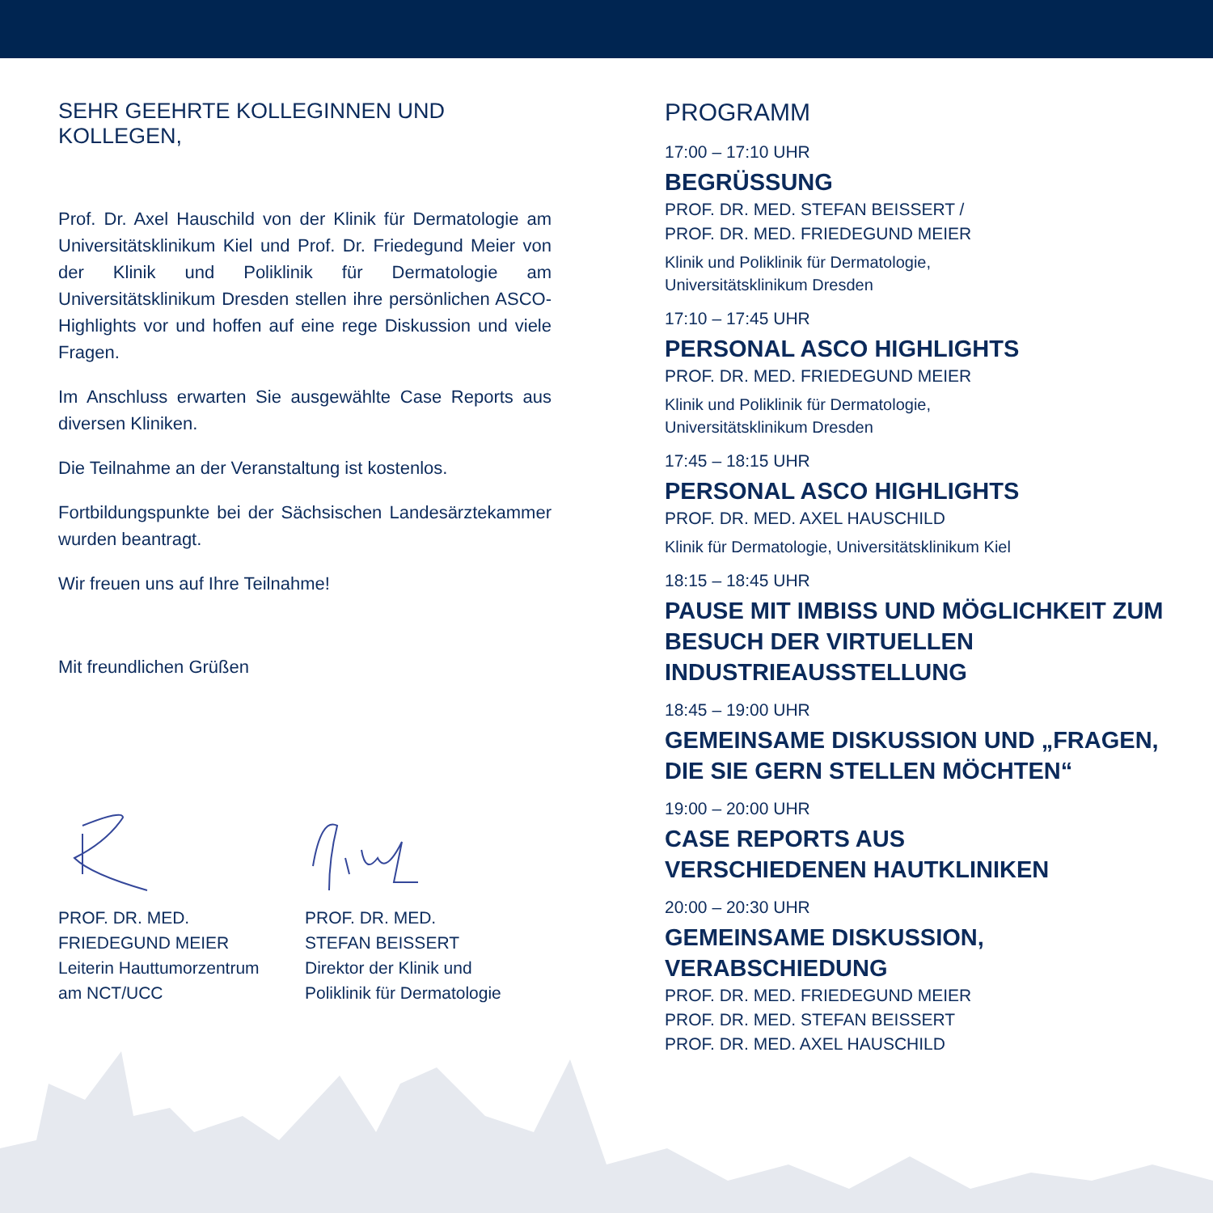SEHR GEEHRTE KOLLEGINNEN UND KOLLEGEN,
Prof. Dr. Axel Hauschild von der Klinik für Dermatologie am Universitätsklinikum Kiel und Prof. Dr. Friedegund Meier von der Klinik und Poliklinik für Dermatologie am Universitätsklinikum Dresden stellen ihre persönlichen ASCO-Highlights vor und hoffen auf eine rege Diskussion und viele Fragen.
Im Anschluss erwarten Sie ausgewählte Case Reports aus diversen Kliniken.
Die Teilnahme an der Veranstaltung ist kostenlos.
Fortbildungspunkte bei der Sächsischen Landesärztekammer wurden beantragt.
Wir freuen uns auf Ihre Teilnahme!
Mit freundlichen Grüßen
PROF. DR. MED.
FRIEDEGUND MEIER
Leiterin Hauttumorzentrum
am NCT/UCC
PROF. DR. MED.
STEFAN BEISSERT
Direktor der Klinik und
Poliklinik für Dermatologie
PROGRAMM
17:00 – 17:10 UHR
BEGRÜSSUNG
PROF. DR. MED. STEFAN BEISSERT /
PROF. DR. MED. FRIEDEGUND MEIER
Klinik und Poliklinik für Dermatologie,
Universitätsklinikum Dresden
17:10 – 17:45 UHR
PERSONAL ASCO HIGHLIGHTS
PROF. DR. MED. FRIEDEGUND MEIER
Klinik und Poliklinik für Dermatologie,
Universitätsklinikum Dresden
17:45 – 18:15 UHR
PERSONAL ASCO HIGHLIGHTS
PROF. DR. MED. AXEL HAUSCHILD
Klinik für Dermatologie, Universitätsklinikum Kiel
18:15 – 18:45 UHR
PAUSE MIT IMBISS UND MÖGLICHKEIT ZUM BESUCH DER VIRTUELLEN INDUSTRIEAUSSTELLUNG
18:45 – 19:00 UHR
GEMEINSAME DISKUSSION UND „FRAGEN, DIE SIE GERN STELLEN MÖCHTEN“
19:00 – 20:00 UHR
CASE REPORTS AUS
VERSCHIEDENEN HAUTKLINIKEN
20:00 – 20:30 UHR
GEMEINSAME DISKUSSION,
VERABSCHIEDUNG
PROF. DR. MED. FRIEDEGUND MEIER
PROF. DR. MED. STEFAN BEISSERT
PROF. DR. MED. AXEL HAUSCHILD